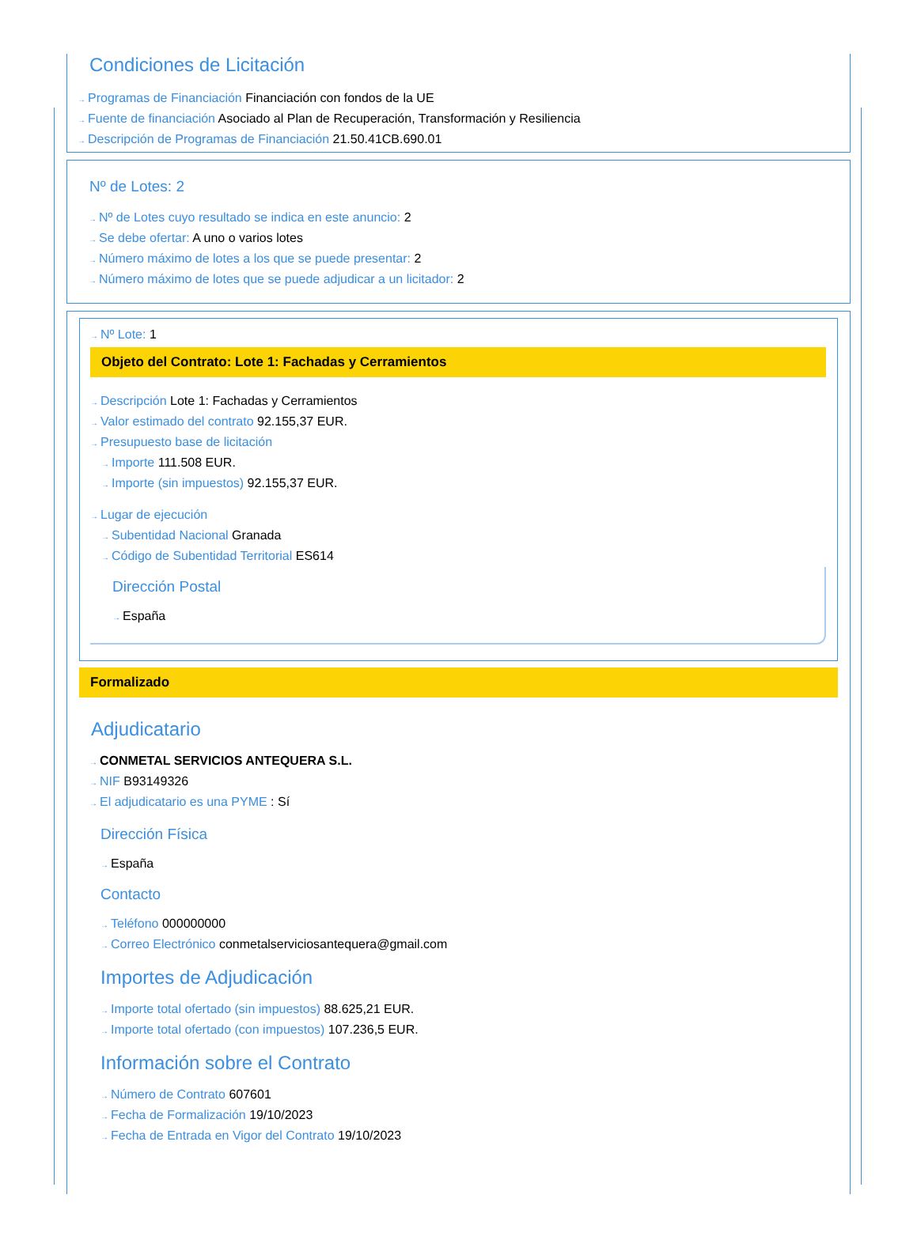Condiciones de Licitación
→ Programas de Financiación Financiación con fondos de la UE
→ Fuente de financiación Asociado al Plan de Recuperación, Transformación y Resiliencia
→ Descripción de Programas de Financiación 21.50.41CB.690.01
Nº de Lotes: 2
→ Nº de Lotes cuyo resultado se indica en este anuncio: 2
→ Se debe ofertar: A uno o varios lotes
→ Número máximo de lotes a los que se puede presentar: 2
→ Número máximo de lotes que se puede adjudicar a un licitador: 2
→ Nº Lote: 1
Objeto del Contrato: Lote 1: Fachadas y Cerramientos
→ Descripción Lote 1: Fachadas y Cerramientos
→ Valor estimado del contrato 92.155,37 EUR.
→ Presupuesto base de licitación
→ Importe 111.508 EUR.
→ Importe (sin impuestos) 92.155,37 EUR.
→ Lugar de ejecución
→ Subentidad Nacional Granada
→ Código de Subentidad Territorial ES614
Dirección Postal
→ España
Formalizado
Adjudicatario
→ CONMETAL SERVICIOS ANTEQUERA S.L.
→ NIF B93149326
→ El adjudicatario es una PYME : Sí
Dirección Física
→ España
Contacto
→ Teléfono 000000000
→ Correo Electrónico conmetalserviciosantequera@gmail.com
Importes de Adjudicación
→ Importe total ofertado (sin impuestos) 88.625,21 EUR.
→ Importe total ofertado (con impuestos) 107.236,5 EUR.
Información sobre el Contrato
→ Número de Contrato 607601
→ Fecha de Formalización 19/10/2023
→ Fecha de Entrada en Vigor del Contrato 19/10/2023